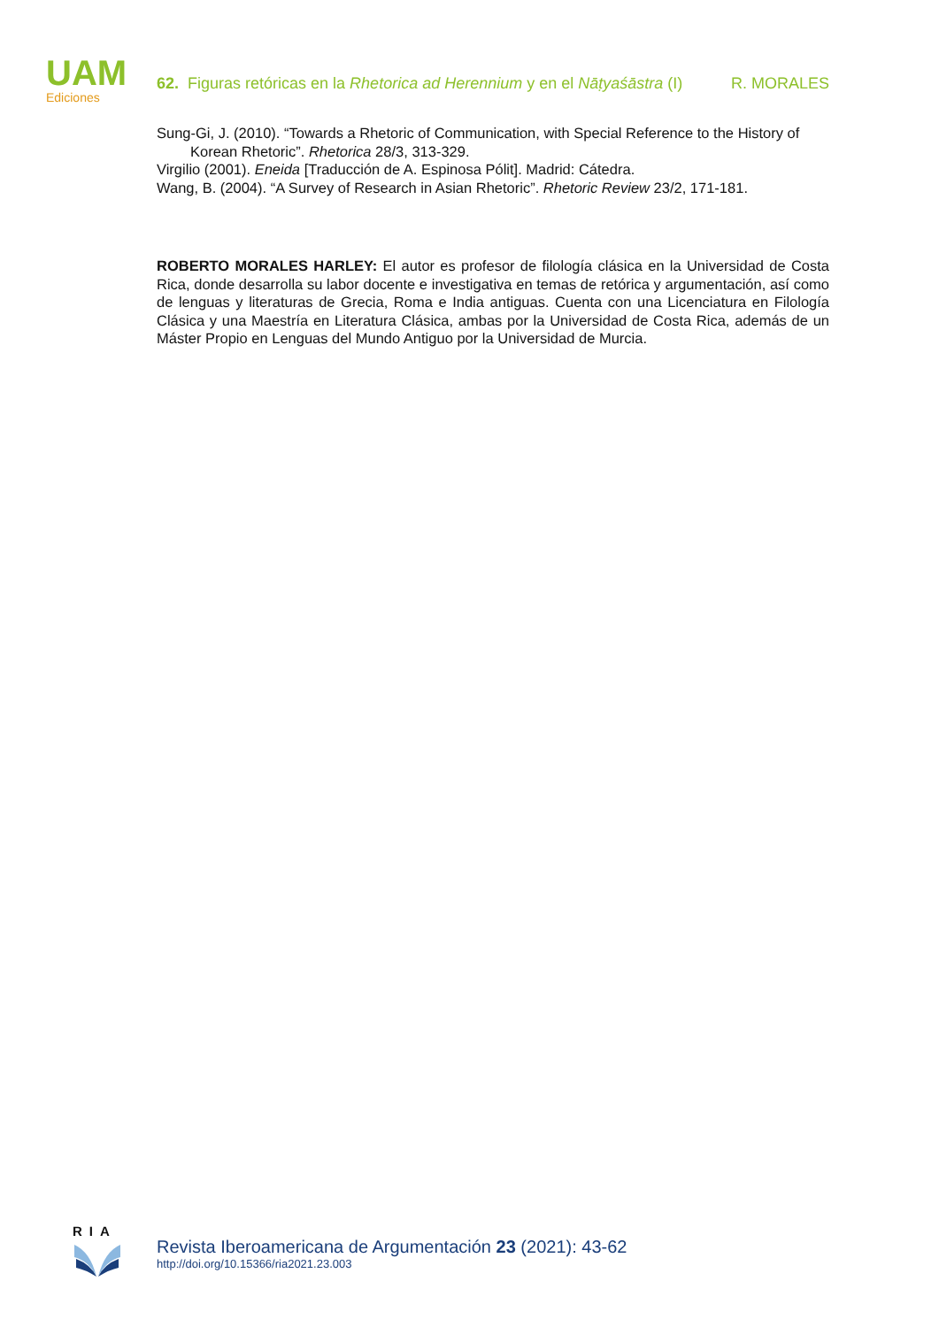UAM
Ediciones
62. Figuras retóricas en la Rhetorica ad Herennium y en el Nāṭyaśāstra (I) R. MORALES
Sung-Gi, J. (2010). “Towards a Rhetoric of Communication, with Special Reference to the History of Korean Rhetoric”. Rhetorica 28/3, 313-329.
Virgilio (2001). Eneida [Traducción de A. Espinosa Pólit]. Madrid: Cátedra.
Wang, B. (2004). “A Survey of Research in Asian Rhetoric”. Rhetoric Review 23/2, 171-181.
ROBERTO MORALES HARLEY: El autor es profesor de filología clásica en la Universidad de Costa Rica, donde desarrolla su labor docente e investigativa en temas de retórica y argumentación, así como de lenguas y literaturas de Grecia, Roma e India antiguas. Cuenta con una Licenciatura en Filología Clásica y una Maestría en Literatura Clásica, ambas por la Universidad de Costa Rica, además de un Máster Propio en Lenguas del Mundo Antiguo por la Universidad de Murcia.
RIA
Revista Iberoamericana de Argumentación 23 (2021): 43-62
http://doi.org/10.15366/ria2021.23.003